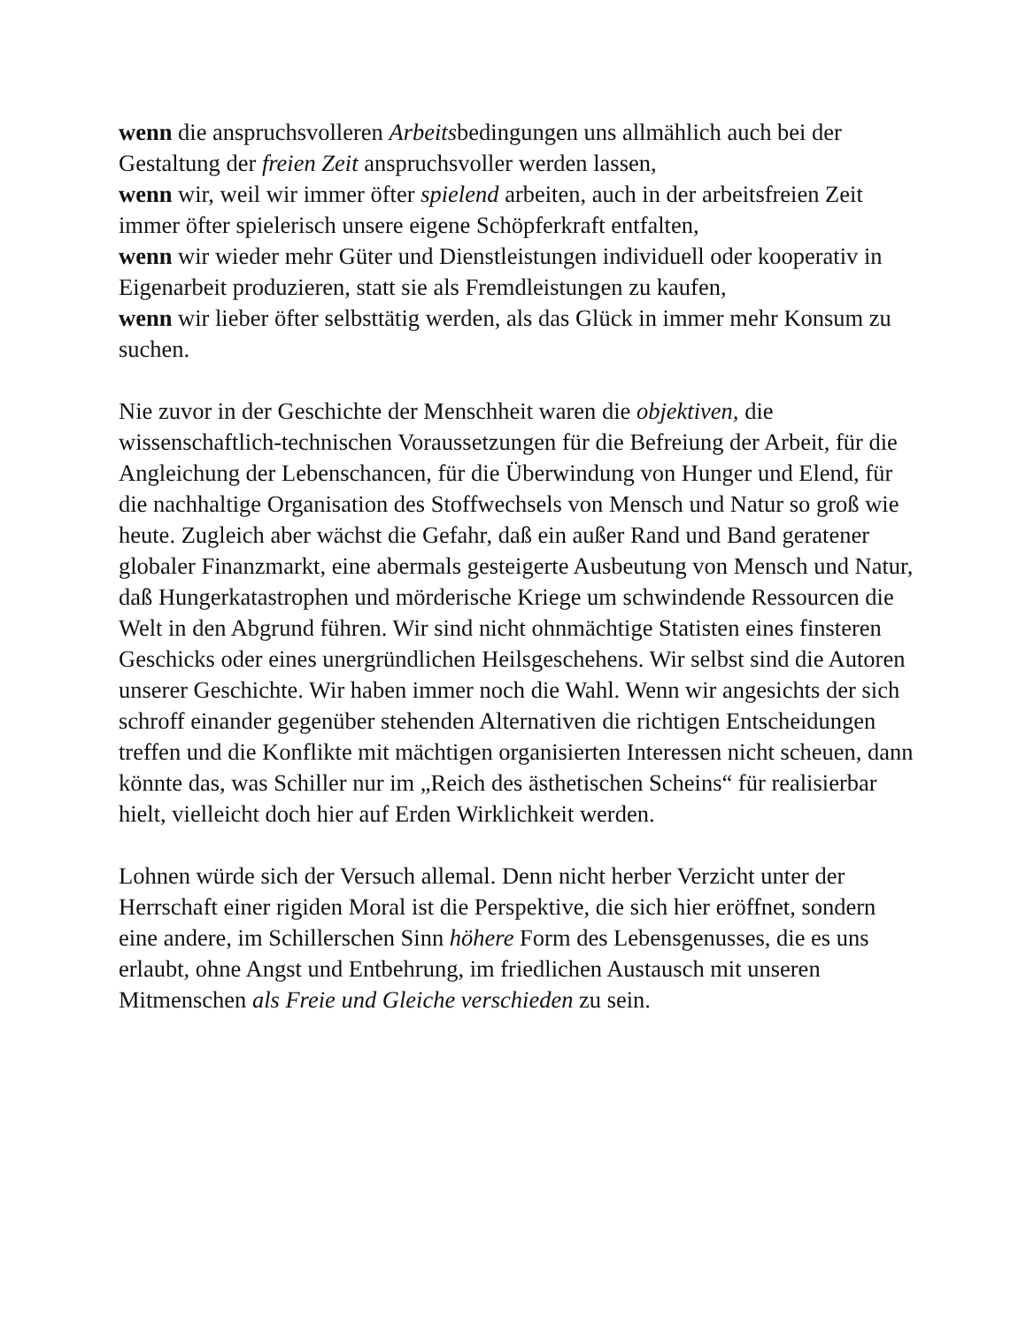wenn die anspruchsvolleren Arbeitsbedingungen uns allmählich auch bei der Gestaltung der freien Zeit anspruchsvoller werden lassen,
wenn wir, weil wir immer öfter spielend arbeiten, auch in der arbeitsfreien Zeit immer öfter spielerisch unsere eigene Schöpferkraft entfalten,
wenn wir wieder mehr Güter und Dienstleistungen individuell oder kooperativ in Eigenarbeit produzieren, statt sie als Fremdleistungen zu kaufen,
wenn wir lieber öfter selbsttätig werden, als das Glück in immer mehr Konsum zu suchen.
Nie zuvor in der Geschichte der Menschheit waren die objektiven, die wissenschaftlich-technischen Voraussetzungen für die Befreiung der Arbeit, für die Angleichung der Lebenschancen, für die Überwindung von Hunger und Elend, für die nachhaltige Organisation des Stoffwechsels von Mensch und Natur so groß wie heute. Zugleich aber wächst die Gefahr, daß ein außer Rand und Band geratener globaler Finanzmarkt, eine abermals gesteigerte Ausbeutung von Mensch und Natur, daß Hungerkatastrophen und mörderische Kriege um schwindende Ressourcen die Welt in den Abgrund führen. Wir sind nicht ohnmächtige Statisten eines finsteren Geschicks oder eines unergründlichen Heilsgeschehens. Wir selbst sind die Autoren unserer Geschichte. Wir haben immer noch die Wahl. Wenn wir angesichts der sich schroff einander gegenüber stehenden Alternativen die richtigen Entscheidungen treffen und die Konflikte mit mächtigen organisierten Interessen nicht scheuen, dann könnte das, was Schiller nur im „Reich des ästhetischen Scheins“ für realisierbar hielt, vielleicht doch hier auf Erden Wirklichkeit werden.
Lohnen würde sich der Versuch allemal. Denn nicht herber Verzicht unter der Herrschaft einer rigiden Moral ist die Perspektive, die sich hier eröffnet, sondern eine andere, im Schillerschen Sinn höhere Form des Lebensgenusses, die es uns erlaubt, ohne Angst und Entbehrung, im friedlichen Austausch mit unseren Mitmenschen als Freie und Gleiche verschieden zu sein.